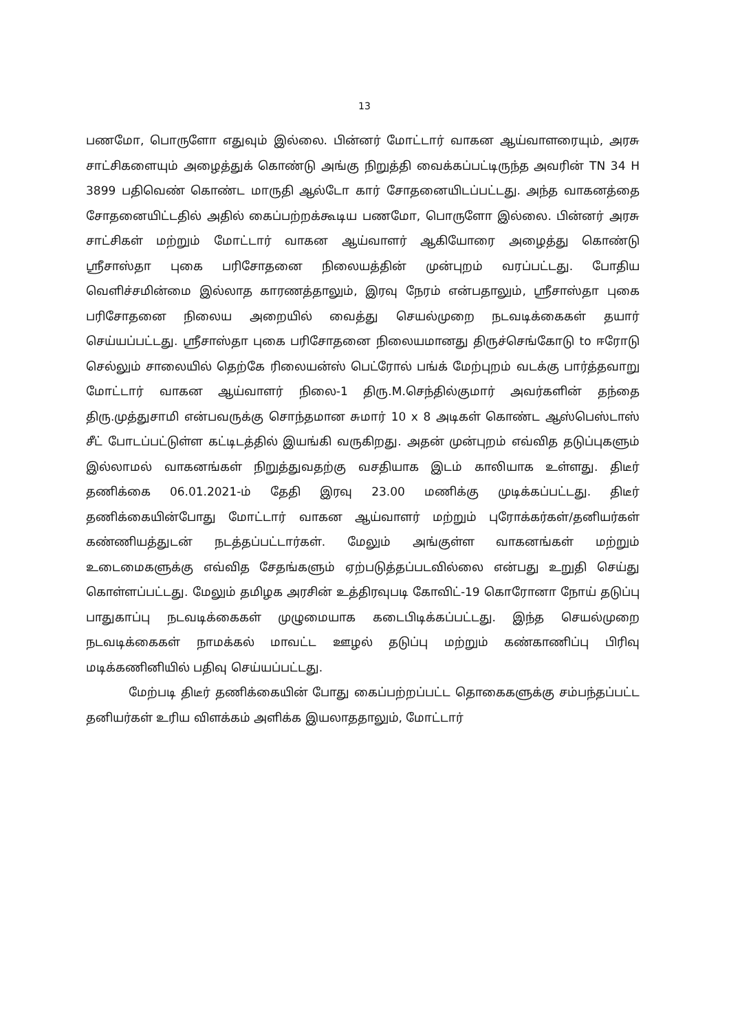13
பணமோ, பொருளோ எதுவும் இல்லை. பின்னர் மோட்டார் வாகன ஆய்வாளரையும், அரசு சாட்சிகளையும் அழைத்துக் கொண்டு அங்கு நிறுத்தி வைக்கப்பட்டிருந்த அவரின் TN 34 H 3899 பதிவெண் கொண்ட மாருதி ஆல்டோ கார் சோதனையிடப்பட்டது. அந்த வாகனத்தை சோதனையிட்டதில் அதில் கைப்பற்றக்கூடிய பணமோ, பொருளோ இல்லை. பின்னர் அரசு சாட்சிகள் மற்றும் மோட்டார் வாகன ஆய்வாளர் ஆகியோரை அழைத்து கொண்டு ஸ்ரீசாஸ்தா புகை பரிசோதனை நிலையத்தின் முன்புறம் வரப்பட்டது. போதிய வெளிச்சமின்மை இல்லாத காரணத்தாலும், இரவு நேரம் என்பதாலும், ஸ்ரீசாஸ்தா புகை பரிசோதனை நிலைய அறையில் வைத்து செயல்முறை நடவடிக்கைகள் தயார் செய்யப்பட்டது. ஸ்ரீசாஸ்தா புகை பரிசோதனை நிலையமானது திருச்செங்கோடு to ஈரோடு செல்லும் சாலையில் தெற்கே ரிலையன்ஸ் பெட்ரோல் பங்க் மேற்புறம் வடக்கு பார்த்தவாறு மோட்டார் வாகன ஆய்வாளர் நிலை-1 திரு.M.செந்தில்குமார் அவர்களின் தந்தை திரு.முத்துசாமி என்பவருக்கு சொந்தமான சுமார் 10 x 8 அடிகள் கொண்ட ஆஸ்பெஸ்டாஸ் சீட் போடப்பட்டுள்ள கட்டிடத்தில் இயங்கி வருகிறது. அதன் முன்புறம் எவ்வித தடுப்புகளும் இல்லாமல் வாகனங்கள் நிறுத்துவதற்கு வசதியாக இடம் காலியாக உள்ளது. திடீர் தணிக்கை 06.01.2021-ம் தேதி இரவு 23.00 மணிக்கு முடிக்கப்பட்டது. திடீர் தணிக்கையின்போது மோட்டார் வாகன ஆய்வாளர் மற்றும் புரோக்கர்கள்/தனியர்கள் கண்ணியத்துடன் நடத்தப்பட்டார்கள். மேலும் அங்குள்ள வாகனங்கள் மற்றும் உடைமைகளுக்கு எவ்வித சேதங்களும் ஏற்படுத்தப்படவில்லை என்பது உறுதி செய்து கொள்ளப்பட்டது. மேலும் தமிழக அரசின் உத்திரவுபடி கோவிட்-19 கொரோனா நோய் தடுப்பு பாதுகாப்பு நடவடிக்கைகள் முழுமையாக கடைபிடிக்கப்பட்டது. இந்த செயல்முறை நடவடிக்கைகள் நாமக்கல் மாவட்ட ஊழல் தடுப்பு மற்றும் கண்காணிப்பு பிரிவு மடிக்கணினியில் பதிவு செய்யப்பட்டது.
மேற்படி திடீர் தணிக்கையின் போது கைப்பற்றப்பட்ட தொகைகளுக்கு சம்பந்தப்பட்ட தனியர்கள் உரிய விளக்கம் அளிக்க இயலாததாலும், மோட்டார்